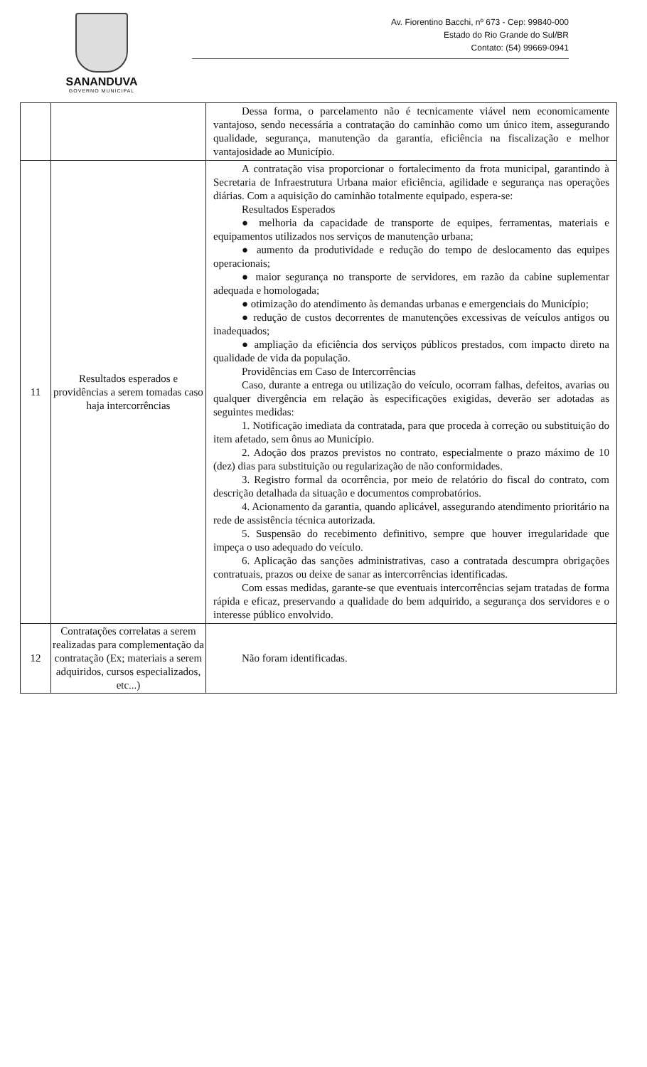SANANDUVA
GOVERNO MUNICIPAL
Av. Fiorentino Bacchi, nº 673 - Cep: 99840-000
Estado do Rio Grande do Sul/BR
Contato: (54) 99669-0941
| | | Dessa forma, o parcelamento não é tecnicamente viável nem economicamente vantajoso, sendo necessária a contratação do caminhão como um único item, assegurando qualidade, segurança, manutenção da garantia, eficiência na fiscalização e melhor vantajosidade ao Município. |
| 11 | Resultados esperados e providências a serem tomadas caso haja intercorrências | A contratação visa proporcionar o fortalecimento da frota municipal, garantindo à Secretaria de Infraestrutura Urbana maior eficiência, agilidade e segurança nas operações diárias. Com a aquisição do caminhão totalmente equipado, espera-se: Resultados Esperados ● melhoria da capacidade de transporte de equipes, ferramentas, materiais e equipamentos utilizados nos serviços de manutenção urbana; ● aumento da produtividade e redução do tempo de deslocamento das equipes operacionais; ● maior segurança no transporte de servidores, em razão da cabine suplementar adequada e homologada; ● otimização do atendimento às demandas urbanas e emergenciais do Município; ● redução de custos decorrentes de manutenções excessivas de veículos antigos ou inadequados; ● ampliação da eficiência dos serviços públicos prestados, com impacto direto na qualidade de vida da população. Providências em Caso de Intercorrências Caso, durante a entrega ou utilização do veículo, ocorram falhas, defeitos, avarias ou qualquer divergência em relação às especificações exigidas, deverão ser adotadas as seguintes medidas: 1. Notificação imediata da contratada, para que proceda à correção ou substituição do item afetado, sem ônus ao Município. 2. Adoção dos prazos previstos no contrato, especialmente o prazo máximo de 10 (dez) dias para substituição ou regularização de não conformidades. 3. Registro formal da ocorrência, por meio de relatório do fiscal do contrato, com descrição detalhada da situação e documentos comprobatórios. 4. Acionamento da garantia, quando aplicável, assegurando atendimento prioritário na rede de assistência técnica autorizada. 5. Suspensão do recebimento definitivo, sempre que houver irregularidade que impeça o uso adequado do veículo. 6. Aplicação das sanções administrativas, caso a contratada descumpra obrigações contratuais, prazos ou deixe de sanar as intercorrências identificadas. Com essas medidas, garante-se que eventuais intercorrências sejam tratadas de forma rápida e eficaz, preservando a qualidade do bem adquirido, a segurança dos servidores e o interesse público envolvido. |
| 12 | Contratações correlatas a serem realizadas para complementação da contratação (Ex; materiais a serem adquiridos, cursos especializados, etc...) | Não foram identificadas. |